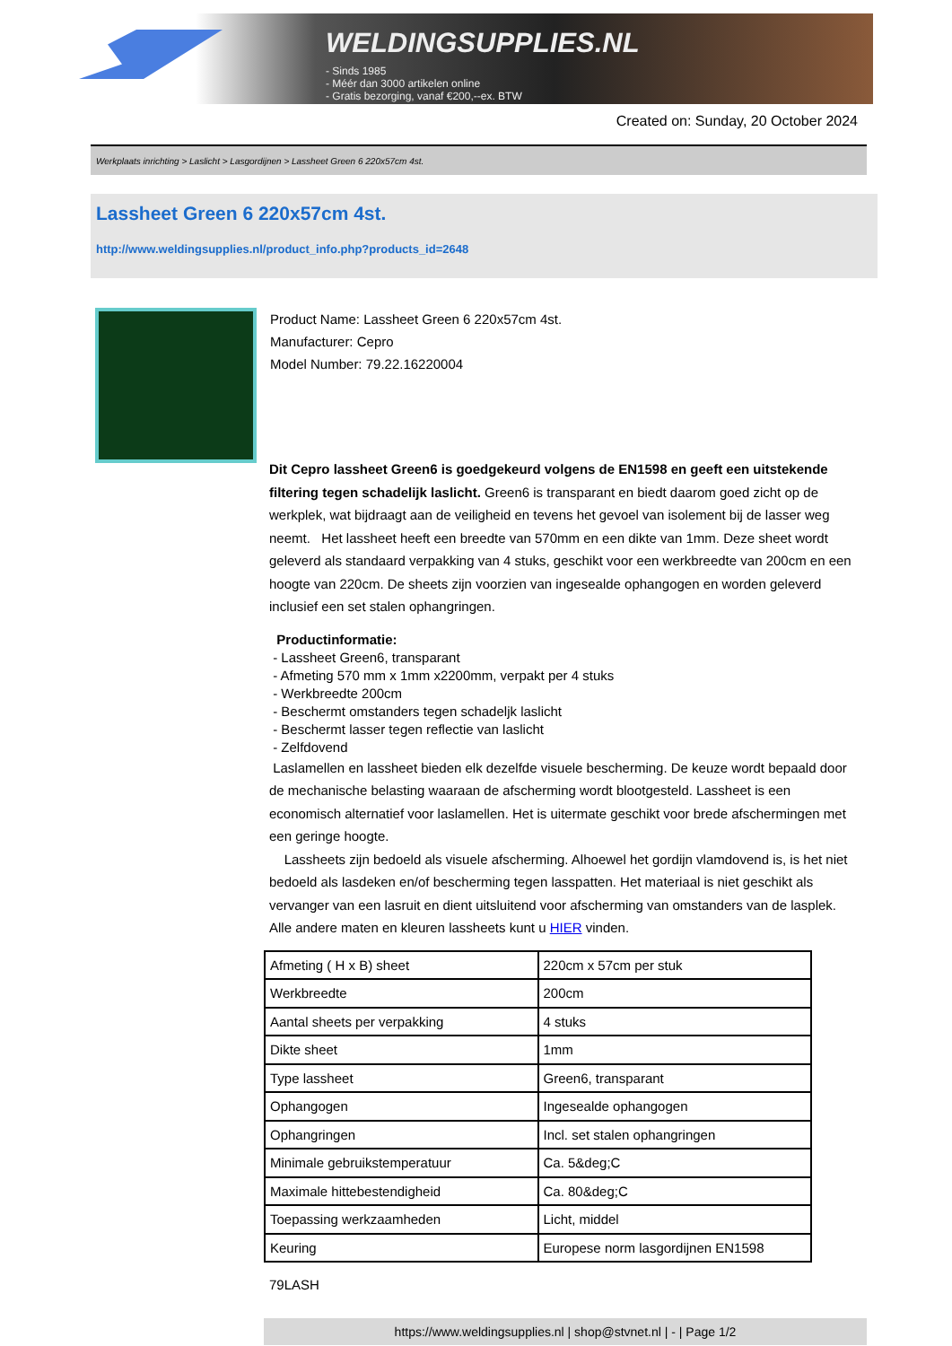WELDINGSUPPLIES.NL
- Sinds 1985
- Méér dan 3000 artikelen online
- Gratis bezorging, vanaf €200,--ex. BTW
Created on: Sunday, 20 October 2024
Werkplaats inrichting > Laslicht > Lasgordijnen > Lassheet Green 6 220x57cm 4st.
Lassheet Green 6 220x57cm 4st.
http://www.weldingsupplies.nl/product_info.php?products_id=2648
Product Name: Lassheet Green 6 220x57cm 4st.
Manufacturer: Cepro
Model Number: 79.22.16220004
Dit Cepro lassheet Green6 is goedgekeurd volgens de EN1598 en geeft een uitstekende filtering tegen schadelijk laslicht. Green6 is transparant en biedt daarom goed zicht op de werkplek, wat bijdraagt aan de veiligheid en tevens het gevoel van isolement bij de lasser weg neemt. Het lassheet heeft een breedte van 570mm en een dikte van 1mm. Deze sheet wordt geleverd als standaard verpakking van 4 stuks, geschikt voor een werkbreedte van 200cm en een hoogte van 220cm. De sheets zijn voorzien van ingesealde ophangogen en worden geleverd inclusief een set stalen ophangringen.
Productinformatie:
- Lassheet Green6, transparant
- Afmeting 570 mm x 1mm x2200mm, verpakt per 4 stuks
- Werkbreedte 200cm
- Beschermt omstanders tegen schadeljk laslicht
- Beschermt lasser tegen reflectie van laslicht
- Zelfdovend
Laslamellen en lassheet bieden elk dezelfde visuele bescherming. De keuze wordt bepaald door de mechanische belasting waaraan de afscherming wordt blootgesteld. Lassheet is een economisch alternatief voor laslamellen. Het is uitermate geschikt voor brede afschermingen met een geringe hoogte.
Lassheets zijn bedoeld als visuele afscherming. Alhoewel het gordijn vlamdovend is, is het niet bedoeld als lasdeken en/of bescherming tegen lasspatten. Het materiaal is niet geschikt als vervanger van een lasruit en dient uitsluitend voor afscherming van omstanders van de lasplek. Alle andere maten en kleuren lassheets kunt u HIER vinden.
| Afmeting ( H x B) sheet | 220cm x 57cm per stuk |
| Werkbreedte | 200cm |
| Aantal sheets per verpakking | 4 stuks |
| Dikte sheet | 1mm |
| Type lassheet | Green6, transparant |
| Ophangogen | Ingesealde ophangogen |
| Ophangringen | Incl. set stalen ophangringen |
| Minimale gebruikstemperatuur | Ca. 5&deg;C |
| Maximale hittebestendigheid | Ca. 80&deg;C |
| Toepassing werkzaamheden | Licht, middel |
| Keuring | Europese norm lasgordijnen EN1598 |
79LASH
https://www.weldingsupplies.nl | shop@stvnet.nl | - | Page 1/2